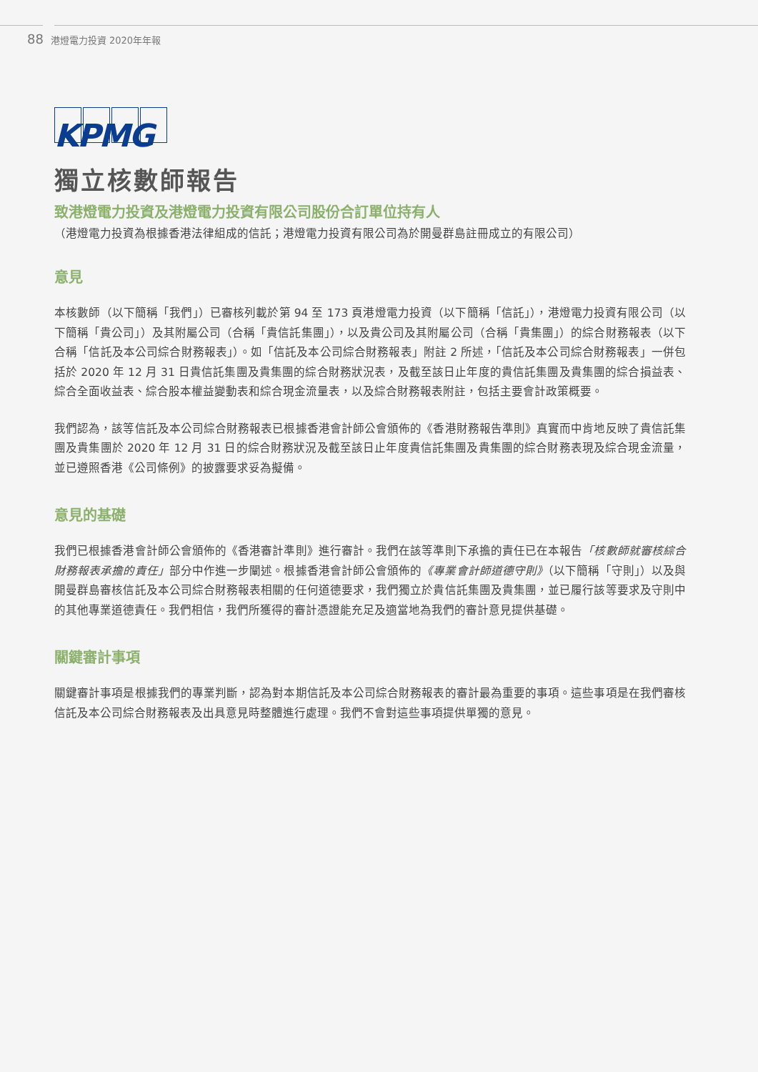88 港燈電力投資 2020年年報
KPMG
獨立核數師報告
致港燈電力投資及港燈電力投資有限公司股份合訂單位持有人
（港燈電力投資為根據香港法律組成的信託；港燈電力投資有限公司為於開曼群島註冊成立的有限公司）
意見
本核數師（以下簡稱「我們」）已審核列載於第 94 至 173 頁港燈電力投資（以下簡稱「信託」），港燈電力投資有限公司（以下簡稱「貴公司」）及其附屬公司（合稱「貴信託集團」），以及貴公司及其附屬公司（合稱「貴集團」）的綜合財務報表（以下合稱「信託及本公司綜合財務報表」）。如「信託及本公司綜合財務報表」附註 2 所述，「信託及本公司綜合財務報表」一併包括於 2020 年 12 月 31 日貴信託集團及貴集團的綜合財務狀況表，及截至該日止年度的貴信託集團及貴集團的綜合損益表、綜合全面收益表、綜合股本權益變動表和綜合現金流量表，以及綜合財務報表附註，包括主要會計政策概要。
我們認為，該等信託及本公司綜合財務報表已根據香港會計師公會頒佈的《香港財務報告準則》真實而中肯地反映了貴信託集團及貴集團於 2020 年 12 月 31 日的綜合財務狀況及截至該日止年度貴信託集團及貴集團的綜合財務表現及綜合現金流量，並已遵照香港《公司條例》的披露要求妥為擬備。
意見的基礎
我們已根據香港會計師公會頒佈的《香港審計準則》進行審計。我們在該等準則下承擔的責任已在本報告「核數師就審核綜合財務報表承擔的責任」部分中作進一步闡述。根據香港會計師公會頒佈的《專業會計師道德守則》（以下簡稱「守則」）以及與開曼群島審核信託及本公司綜合財務報表相關的任何道德要求，我們獨立於貴信託集團及貴集團，並已履行該等要求及守則中的其他專業道德責任。我們相信，我們所獲得的審計憑證能充足及適當地為我們的審計意見提供基礎。
關鍵審計事項
關鍵審計事項是根據我們的專業判斷，認為對本期信託及本公司綜合財務報表的審計最為重要的事項。這些事項是在我們審核信託及本公司綜合財務報表及出具意見時整體進行處理。我們不會對這些事項提供單獨的意見。